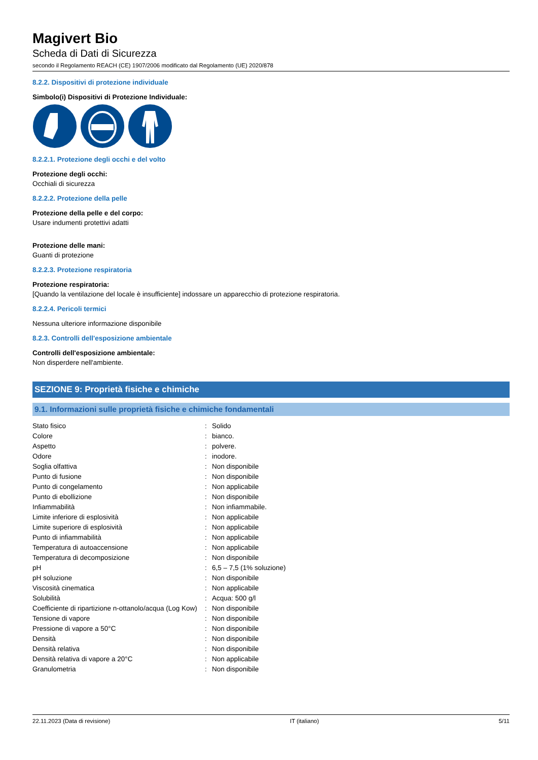Magivert Bio
Scheda di Dati di Sicurezza
secondo il Regolamento REACH (CE) 1907/2006 modificato dal Regolamento (UE) 2020/878
8.2.2. Dispositivi di protezione individuale
Simbolo(i) Dispositivi di Protezione Individuale:
8.2.2.1. Protezione degli occhi e del volto
Protezione degli occhi:
Occhiali di sicurezza
8.2.2.2. Protezione della pelle
Protezione della pelle e del corpo:
Usare indumenti protettivi adatti
Protezione delle mani:
Guanti di protezione
8.2.2.3. Protezione respiratoria
Protezione respiratoria:
[Quando la ventilazione del locale è insufficiente] indossare un apparecchio di protezione respiratoria.
8.2.2.4. Pericoli termici
Nessuna ulteriore informazione disponibile
8.2.3. Controlli dell'esposizione ambientale
Controlli dell'esposizione ambientale:
Non disperdere nell'ambiente.
SEZIONE 9: Proprietà fisiche e chimiche
9.1. Informazioni sulle proprietà fisiche e chimiche fondamentali
| Stato fisico | : | Solido |
| Colore | : | bianco. |
| Aspetto | : | polvere. |
| Odore | : | inodore. |
| Soglia olfattiva | : | Non disponibile |
| Punto di fusione | : | Non disponibile |
| Punto di congelamento | : | Non applicabile |
| Punto di ebollizione | : | Non disponibile |
| Infiammabilità | : | Non infiammabile. |
| Limite inferiore di esplosività | : | Non applicabile |
| Limite superiore di esplosività | : | Non applicabile |
| Punto di infiammabilità | : | Non applicabile |
| Temperatura di autoaccensione | : | Non applicabile |
| Temperatura di decomposizione | : | Non disponibile |
| pH | : | 6,5 – 7,5 (1% soluzione) |
| pH soluzione | : | Non disponibile |
| Viscosità cinematica | : | Non applicabile |
| Solubilità | : | Acqua: 500 g/l |
| Coefficiente di ripartizione n-ottanolo/acqua (Log Kow) | : | Non disponibile |
| Tensione di vapore | : | Non disponibile |
| Pressione di vapore a 50°C | : | Non disponibile |
| Densità | : | Non disponibile |
| Densità relativa | : | Non disponibile |
| Densità relativa di vapore a 20°C | : | Non applicabile |
| Granulometria | : | Non disponibile |
22.11.2023 (Data di revisione) IT (italiano) 5/11